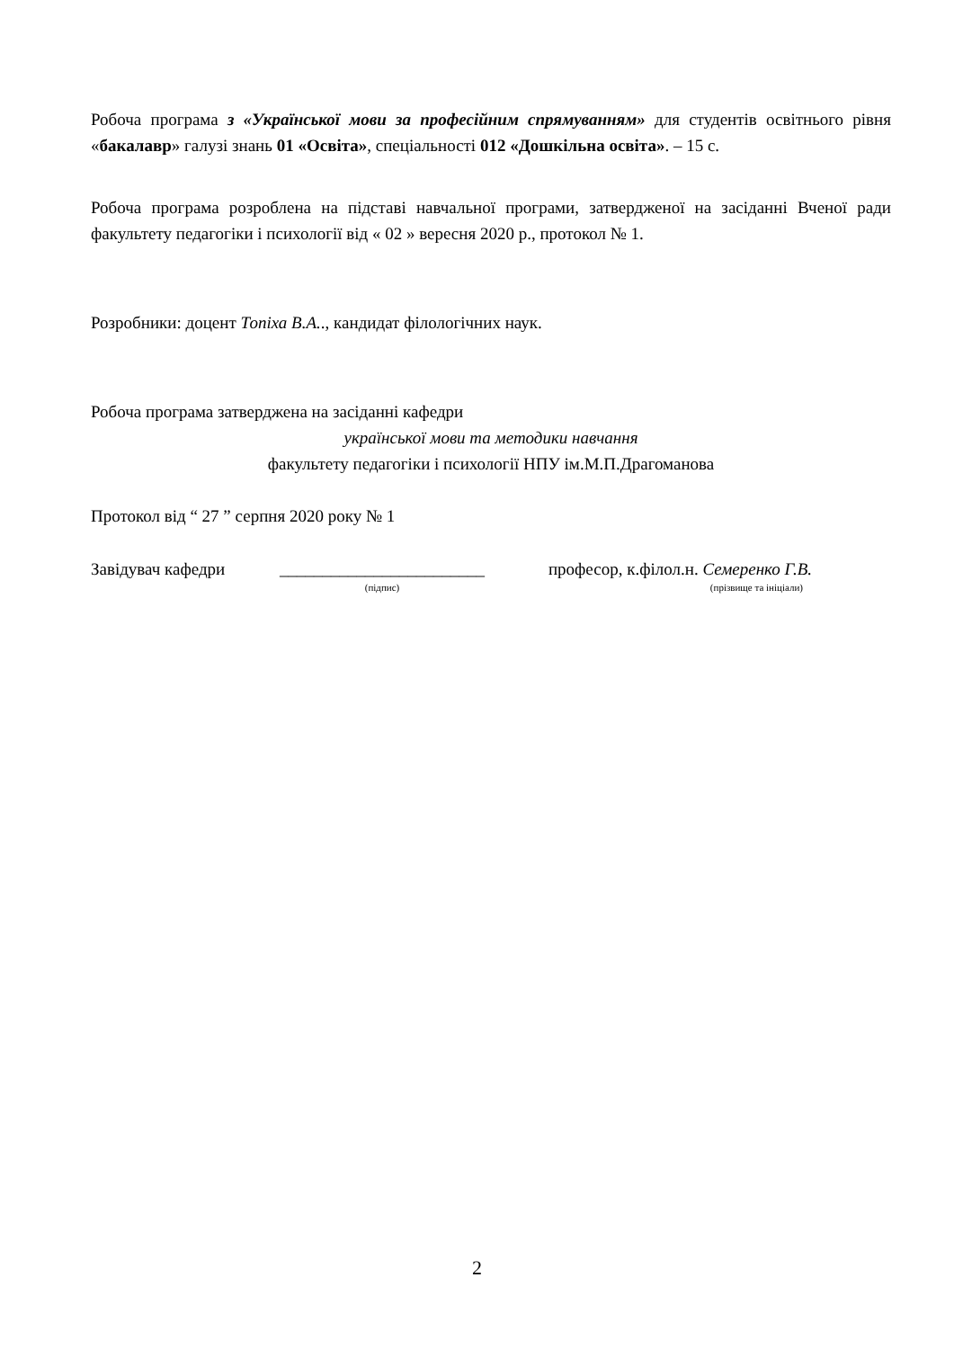Робоча програма з «Української мови за професійним спрямуванням» для студентів освітнього рівня «бакалавр» галузі знань 01 «Освіта», спеціальності 012 «Дошкільна освіта». – 15 с.
Робоча програма розроблена на підставі навчальної програми, затвердженої на засіданні Вченої ради факультету педагогіки і психології від « 02 » вересня 2020 р., протокол № 1.
Розробники: доцент Топіха В.А.., кандидат філологічних наук.
Робоча програма затверджена на засіданні кафедри
української мови та методики навчання
факультету педагогіки і психології НПУ ім.М.П.Драгоманова
Протокол від “ 27 ” серпня 2020 року № 1
Завідувач кафедри
________________________
(підпис)
професор, к.філол.н. Семеренко Г.В.
(прізвище та ініціали)
2